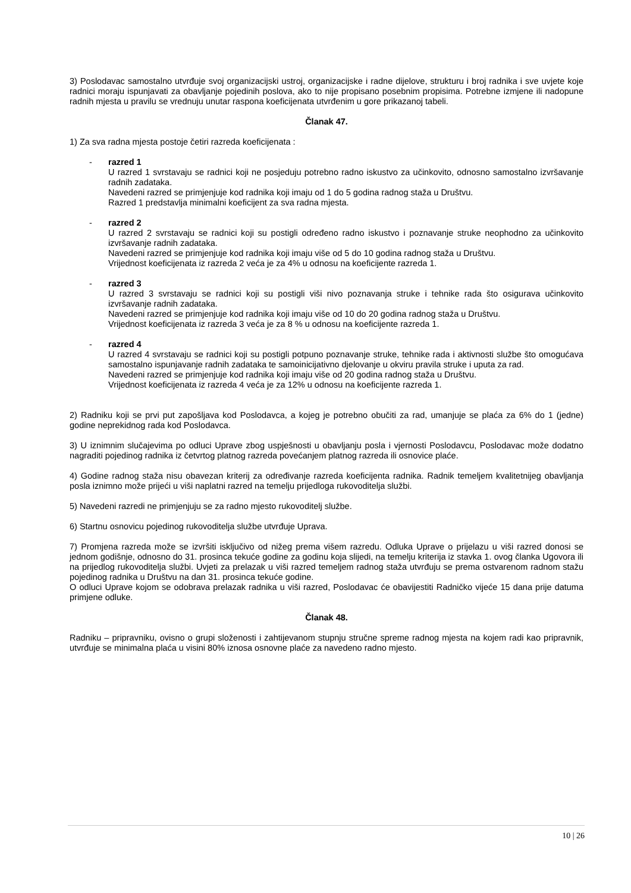3) Poslodavac samostalno utvrđuje svoj organizacijski ustroj, organizacijske i radne dijelove, strukturu i broj radnika i sve uvjete koje radnici moraju ispunjavati za obavljanje pojedinih poslova, ako to nije propisano posebnim propisima. Potrebne izmjene ili nadopune radnih mjesta u pravilu se vrednuju unutar raspona koeficijenata utvrđenim u gore prikazanoj tabeli.
Članak 47.
1) Za sva radna mjesta postoje četiri razreda koeficijenata :
- razred 1
U razred 1 svrstavaju se radnici koji ne posjeduju potrebno radno iskustvo za učinkovito, odnosno samostalno izvršavanje radnih zadataka.
Navedeni razred se primjenjuje kod radnika koji imaju od 1 do 5 godina radnog staža u Društvu.
Razred 1 predstavlja minimalni koeficijent za sva radna mjesta.
- razred 2
U razred 2 svrstavaju se radnici koji su postigli određeno radno iskustvo i poznavanje struke neophodno za učinkovito izvršavanje radnih zadataka.
Navedeni razred se primjenjuje kod radnika koji imaju više od 5 do 10 godina radnog staža u Društvu.
Vrijednost koeficijenata iz razreda 2 veća je za 4% u odnosu na koeficijente razreda 1.
- razred 3
U razred 3 svrstavaju se radnici koji su postigli viši nivo poznavanja struke i tehnike rada što osigurava učinkovito izvršavanje radnih zadataka.
Navedeni razred se primjenjuje kod radnika koji imaju više od 10 do 20 godina radnog staža u Društvu.
Vrijednost koeficijenata iz razreda 3 veća je za 8 % u odnosu na koeficijente razreda 1.
- razred 4
U razred 4 svrstavaju se radnici koji su postigli potpuno poznavanje struke, tehnike rada i aktivnosti službe što omogućava samostalno ispunjavanje radnih zadataka te samoinicijativno djelovanje u okviru pravila struke i uputa za rad.
Navedeni razred se primjenjuje kod radnika koji imaju više od 20 godina radnog staža u Društvu.
Vrijednost koeficijenata iz razreda 4 veća je za 12% u odnosu na koeficijente razreda 1.
2) Radniku koji se prvi put zapošljava kod Poslodavca, a kojeg je potrebno obučiti za rad, umanjuje se plaća za 6% do 1 (jedne) godine neprekidnog rada kod Poslodavca.
3) U iznimnim slučajevima po odluci Uprave zbog uspješnosti u obavljanju posla i vjernosti Poslodavcu, Poslodavac može dodatno nagraditi pojedinog radnika iz četvrtog platnog razreda povećanjem platnog razreda ili osnovice plaće.
4) Godine radnog staža nisu obavezan kriterij za određivanje razreda koeficijenta radnika. Radnik temeljem kvalitetnijeg obavljanja posla iznimno može prijeći u viši naplatni razred na temelju prijedloga rukovoditelja službi.
5) Navedeni razredi ne primjenjuju se za radno mjesto rukovoditelj službe.
6) Startnu osnovicu pojedinog rukovoditelja službe utvrđuje Uprava.
7) Promjena razreda može se izvršiti isključivo od nižeg prema višem razredu. Odluka Uprave o prijelazu u viši razred donosi se jednom godišnje, odnosno do 31. prosinca tekuće godine za godinu koja slijedi, na temelju kriterija iz stavka 1. ovog članka Ugovora ili na prijedlog rukovoditelja službi. Uvjeti za prelazak u viši razred temeljem radnog staža utvrđuju se prema ostvarenom radnom stažu pojedinog radnika u Društvu na dan 31. prosinca tekuće godine.
O odluci Uprave kojom se odobrava prelazak radnika u viši razred, Poslodavac će obavijestiti Radničko vijeće 15 dana prije datuma primjene odluke.
Članak 48.
Radniku – pripravniku, ovisno o grupi složenosti i zahtijevanom stupnju stručne spreme radnog mjesta na kojem radi kao pripravnik, utvrđuje se minimalna plaća u visini 80% iznosa osnovne plaće za navedeno radno mjesto.
10 | 26